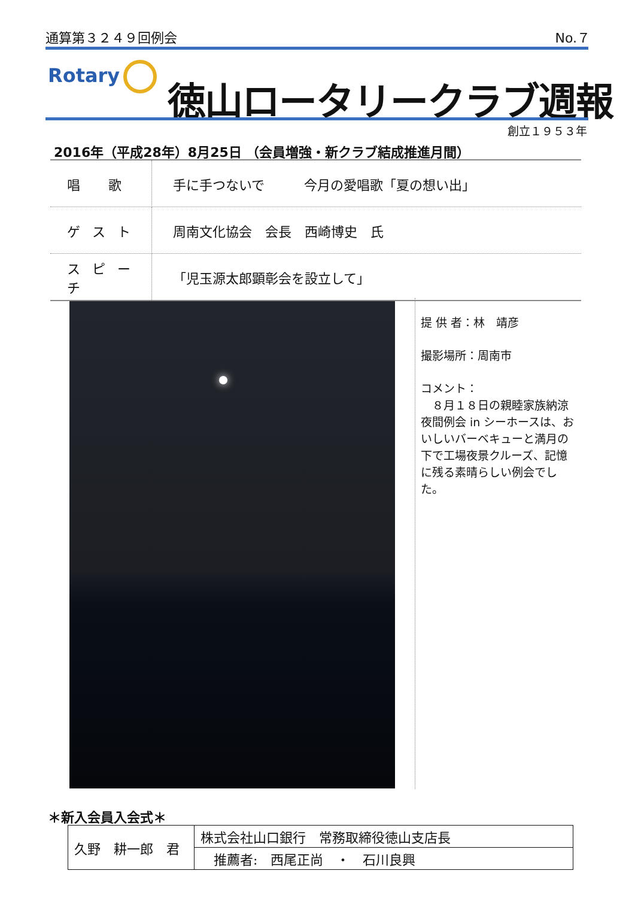通算第３２４９回例会 No.７
Rotary 徳山ロータリークラブ週報
創立１９５３年
2016年（平成28年）8月25日 （会員増強・新クラブ結成推進月間）
| 唱 歌 | 手に手つないで 今月の愛唱歌「夏の想い出」 |
| ゲスト | 周南文化協会 会長 西崎博史 氏 |
| スピーチ | 「児玉源太郎顕彰会を設立して」 |
提 供 者：林　靖彦
撮影場所：周南市
コメント：
　８月１８日の親睦家族納涼夜間例会 in シーホースは、おいしいバーベキューと満月の下で工場夜景クルーズ、記憶に残る素晴らしい例会でした。
＊新入会員入会式＊
| 久野 耕一郎 君 | 株式会社山口銀行 常務取締役徳山支店長 |
| | 推薦者: 西尾正尚 ・ 石川良興 |